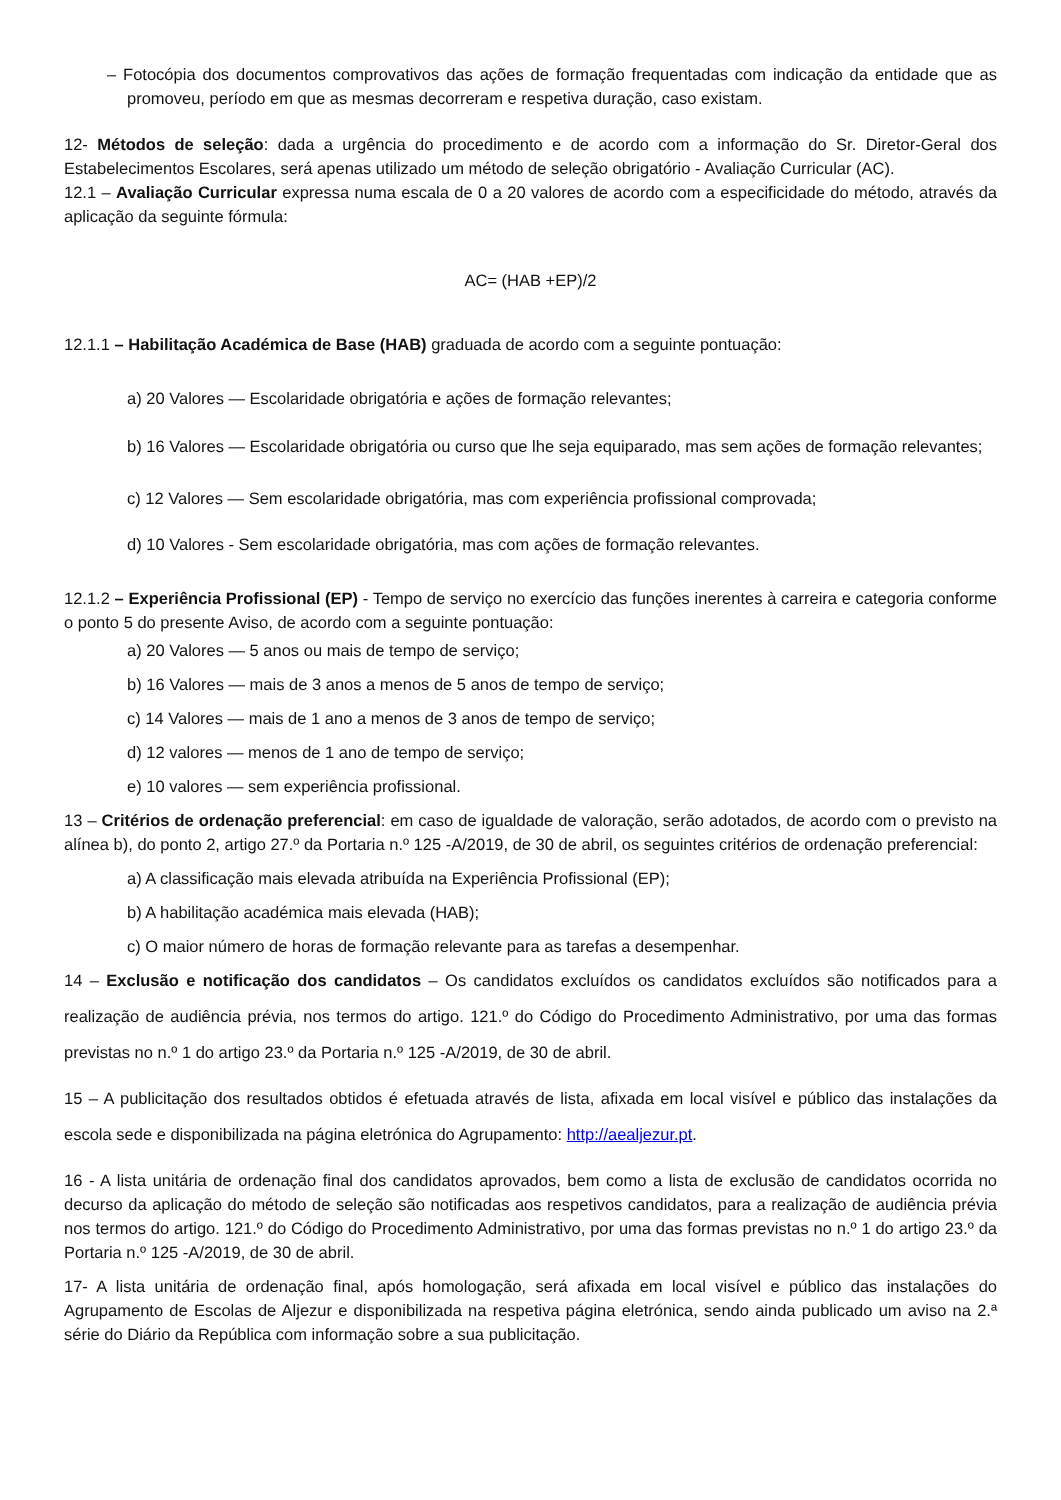– Fotocópia dos documentos comprovativos das ações de formação frequentadas com indicação da entidade que as promoveu, período em que as mesmas decorreram e respetiva duração, caso existam.
12- Métodos de seleção: dada a urgência do procedimento e de acordo com a informação do Sr. Diretor-Geral dos Estabelecimentos Escolares, será apenas utilizado um método de seleção obrigatório - Avaliação Curricular (AC).
12.1 – Avaliação Curricular expressa numa escala de 0 a 20 valores de acordo com a especificidade do método, através da aplicação da seguinte fórmula:
AC= (HAB +EP)/2
12.1.1 – Habilitação Académica de Base (HAB) graduada de acordo com a seguinte pontuação:
a) 20 Valores — Escolaridade obrigatória e ações de formação relevantes;
b) 16 Valores — Escolaridade obrigatória ou curso que lhe seja equiparado, mas sem ações de formação relevantes;
c) 12 Valores — Sem escolaridade obrigatória, mas com experiência profissional comprovada;
d) 10 Valores - Sem escolaridade obrigatória, mas com ações de formação relevantes.
12.1.2 – Experiência Profissional (EP) - Tempo de serviço no exercício das funções inerentes à carreira e categoria conforme o ponto 5 do presente Aviso, de acordo com a seguinte pontuação:
a) 20 Valores — 5 anos ou mais de tempo de serviço;
b) 16 Valores — mais de 3 anos a menos de 5 anos de tempo de serviço;
c) 14 Valores — mais de 1 ano a menos de 3 anos de tempo de serviço;
d) 12 valores — menos de 1 ano de tempo de serviço;
e) 10 valores — sem experiência profissional.
13 – Critérios de ordenação preferencial: em caso de igualdade de valoração, serão adotados, de acordo com o previsto na alínea b), do ponto 2, artigo 27.º da Portaria n.º 125 -A/2019, de 30 de abril, os seguintes critérios de ordenação preferencial:
a) A classificação mais elevada atribuída na Experiência Profissional (EP);
b) A habilitação académica mais elevada (HAB);
c) O maior número de horas de formação relevante para as tarefas a desempenhar.
14 – Exclusão e notificação dos candidatos – Os candidatos excluídos os candidatos excluídos são notificados para a realização de audiência prévia, nos termos do artigo. 121.º do Código do Procedimento Administrativo, por uma das formas previstas no n.º 1 do artigo 23.º da Portaria n.º 125 -A/2019, de 30 de abril.
15 – A publicitação dos resultados obtidos é efetuada através de lista, afixada em local visível e público das instalações da escola sede e disponibilizada na página eletrónica do Agrupamento: http://aealjezur.pt.
16 - A lista unitária de ordenação final dos candidatos aprovados, bem como a lista de exclusão de candidatos ocorrida no decurso da aplicação do método de seleção são notificadas aos respetivos candidatos, para a realização de audiência prévia nos termos do artigo. 121.º do Código do Procedimento Administrativo, por uma das formas previstas no n.º 1 do artigo 23.º da Portaria n.º 125 -A/2019, de 30 de abril.
17- A lista unitária de ordenação final, após homologação, será afixada em local visível e público das instalações do Agrupamento de Escolas de Aljezur e disponibilizada na respetiva página eletrónica, sendo ainda publicado um aviso na 2.ª série do Diário da República com informação sobre a sua publicitação.